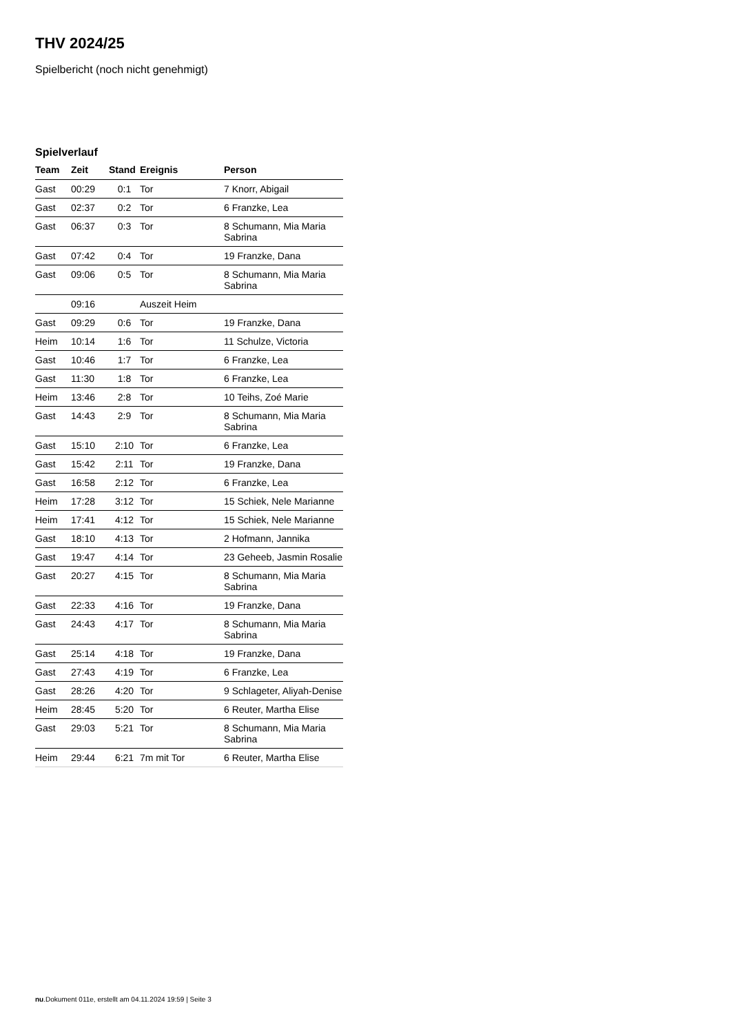THV 2024/25
Spielbericht (noch nicht genehmigt)
Spielverlauf
| Team | Zeit | Stand | Ereignis | Person |
| --- | --- | --- | --- | --- |
| Gast | 00:29 | 0:1 | Tor | 7 Knorr, Abigail |
| Gast | 02:37 | 0:2 | Tor | 6 Franzke, Lea |
| Gast | 06:37 | 0:3 | Tor | 8 Schumann, Mia Maria Sabrina |
| Gast | 07:42 | 0:4 | Tor | 19 Franzke, Dana |
| Gast | 09:06 | 0:5 | Tor | 8 Schumann, Mia Maria Sabrina |
| | 09:16 | | Auszeit Heim | |
| Gast | 09:29 | 0:6 | Tor | 19 Franzke, Dana |
| Heim | 10:14 | 1:6 | Tor | 11 Schulze, Victoria |
| Gast | 10:46 | 1:7 | Tor | 6 Franzke, Lea |
| Gast | 11:30 | 1:8 | Tor | 6 Franzke, Lea |
| Heim | 13:46 | 2:8 | Tor | 10 Teihs, Zoé Marie |
| Gast | 14:43 | 2:9 | Tor | 8 Schumann, Mia Maria Sabrina |
| Gast | 15:10 | 2:10 | Tor | 6 Franzke, Lea |
| Gast | 15:42 | 2:11 | Tor | 19 Franzke, Dana |
| Gast | 16:58 | 2:12 | Tor | 6 Franzke, Lea |
| Heim | 17:28 | 3:12 | Tor | 15 Schiek, Nele Marianne |
| Heim | 17:41 | 4:12 | Tor | 15 Schiek, Nele Marianne |
| Gast | 18:10 | 4:13 | Tor | 2 Hofmann, Jannika |
| Gast | 19:47 | 4:14 | Tor | 23 Geheeb, Jasmin Rosalie |
| Gast | 20:27 | 4:15 | Tor | 8 Schumann, Mia Maria Sabrina |
| Gast | 22:33 | 4:16 | Tor | 19 Franzke, Dana |
| Gast | 24:43 | 4:17 | Tor | 8 Schumann, Mia Maria Sabrina |
| Gast | 25:14 | 4:18 | Tor | 19 Franzke, Dana |
| Gast | 27:43 | 4:19 | Tor | 6 Franzke, Lea |
| Gast | 28:26 | 4:20 | Tor | 9 Schlageter, Aliyah-Denise |
| Heim | 28:45 | 5:20 | Tor | 6 Reuter, Martha Elise |
| Gast | 29:03 | 5:21 | Tor | 8 Schumann, Mia Maria Sabrina |
| Heim | 29:44 | 6:21 | 7m mit Tor | 6 Reuter, Martha Elise |
nu.Dokument 011e, erstellt am 04.11.2024 19:59 | Seite 3